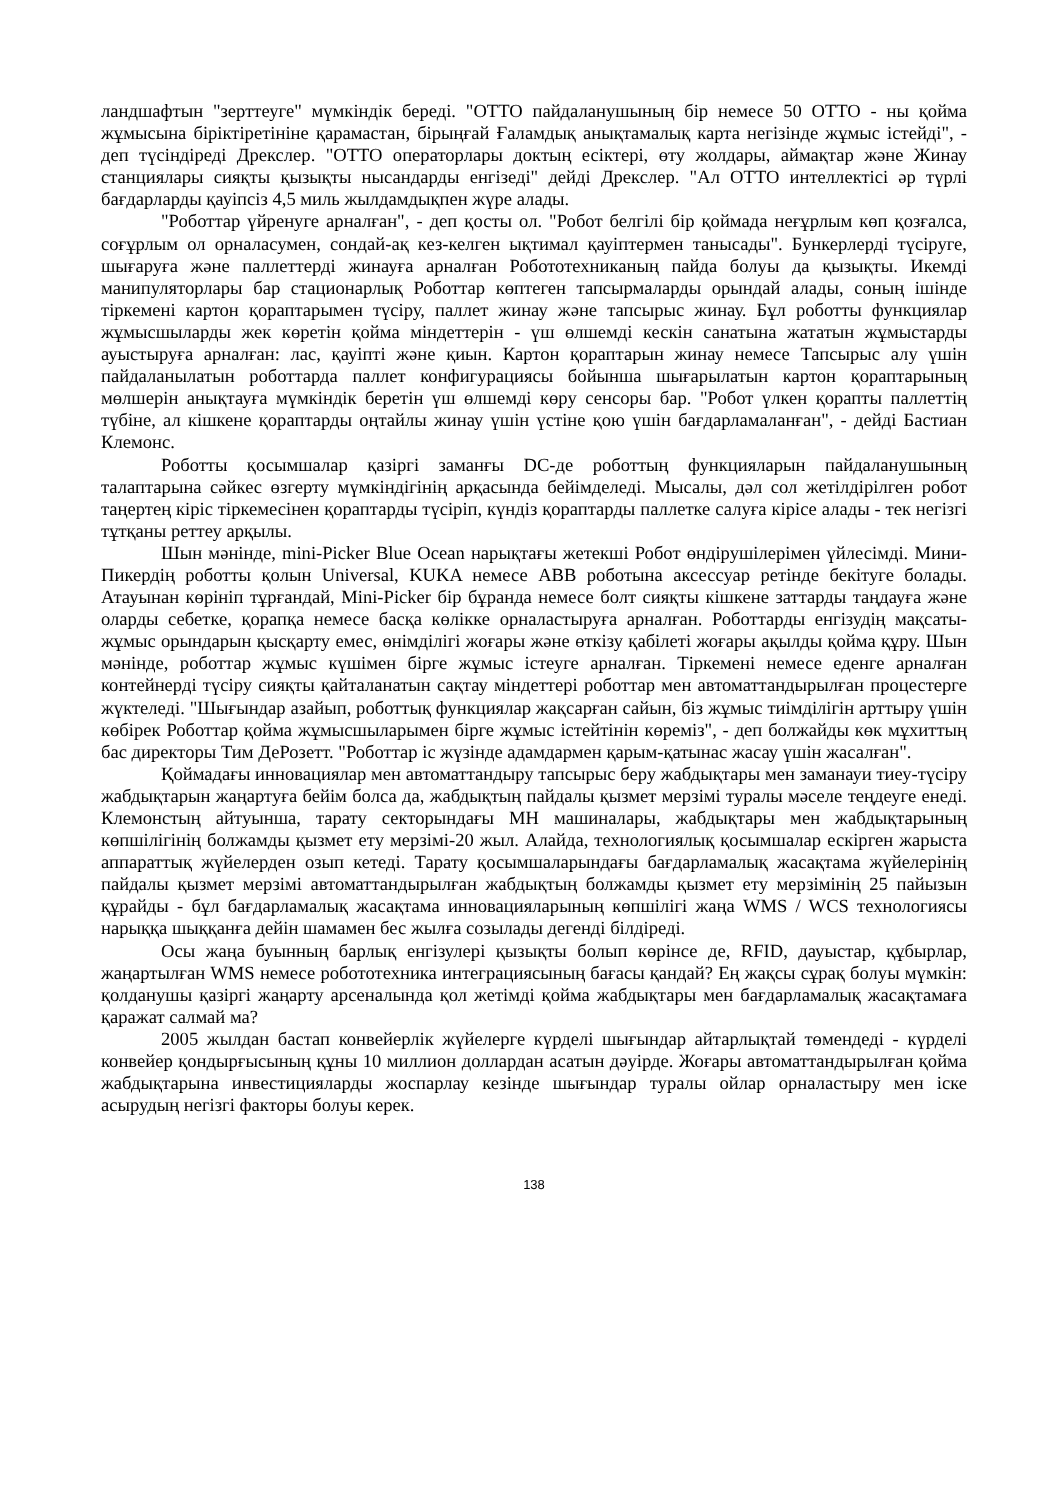ландшафтын "зерттеуге" мүмкіндік береді. "OTTO пайдаланушының бір немесе 50 OTTO - ны қойма жұмысына біріктіретініне қарамастан, бірыңғай Ғаламдық анықтамалық карта негізінде жұмыс істейді", - деп түсіндіреді Дрекслер. "OTTO операторлары доктың есіктері, өту жолдары, аймақтар және Жинау станциялары сияқты қызықты нысандарды енгізеді" дейді Дрекслер. "Ал OTTO интеллектісі әр түрлі бағдарларды қауіпсіз 4,5 миль жылдамдықпен жүре алады.
"Роботтар үйренуге арналған", - деп қосты ол. "Робот белгілі бір қоймада неғұрлым көп қозғалса, соғұрлым ол орналасумен, сондай-ақ кез-келген ықтимал қауіптермен танысады". Бункерлерді түсіруге, шығаруға және паллеттерді жинауға арналған Робототехниканың пайда болуы да қызықты. Икемді манипуляторлары бар стационарлық Роботтар көптеген тапсырмаларды орындай алады, соның ішінде тіркемені картон қораптарымен түсіру, паллет жинау және тапсырыс жинау. Бұл роботты функциялар жұмысшыларды жек көретін қойма міндеттерін - үш өлшемді кескін санатына жататын жұмыстарды ауыстыруға арналған: лас, қауіпті және қиын. Картон қораптарын жинау немесе Тапсырыс алу үшін пайдаланылатын роботтарда паллет конфигурациясы бойынша шығарылатын картон қораптарының мөлшерін анықтауға мүмкіндік беретін үш өлшемді көру сенсоры бар. "Робот үлкен қорапты паллеттің түбіне, ал кішкене қораптарды оңтайлы жинау үшін үстіне қою үшін бағдарламаланған", - дейді Бастиан Клемонс.
Роботты қосымшалар қазіргі заманғы DC-де роботтың функцияларын пайдаланушының талаптарына сәйкес өзгерту мүмкіндігінің арқасында бейімделеді. Мысалы, дәл сол жетілдірілген робот таңертең кіріс тіркемесінен қораптарды түсіріп, күндіз қораптарды паллетке салуға кірісе алады - тек негізгі тұтқаны реттеу арқылы.
Шын мәнінде, mini-Picker Blue Ocean нарықтағы жетекші Робот өндірушілерімен үйлесімді. Мини-Пикердің роботты қолын Universal, KUKA немесе ABB роботына аксессуар ретінде бекітуге болады. Атауынан көрініп тұрғандай, Mini-Picker бір бұранда немесе болт сияқты кішкене заттарды таңдауға және оларды себетке, қорапқа немесе басқа көлікке орналастыруға арналған. Роботтарды енгізудің мақсаты-жұмыс орындарын қысқарту емес, өнімділігі жоғары және өткізу қабілеті жоғары ақылды қойма құру. Шын мәнінде, роботтар жұмыс күшімен бірге жұмыс істеуге арналған. Тіркемені немесе еденге арналған контейнерді түсіру сияқты қайталанатын сақтау міндеттері роботтар мен автоматтандырылған процестерге жүктеледі. "Шығындар азайып, роботтық функциялар жақсарған сайын, біз жұмыс тиімділігін арттыру үшін көбірек Роботтар қойма жұмысшыларымен бірге жұмыс істейтінін көреміз", - деп болжайды көк мұхиттың бас директоры Тим ДеРозетт. "Роботтар іс жүзінде адамдармен қарым-қатынас жасау үшін жасалған".
Қоймадағы инновациялар мен автоматтандыру тапсырыс беру жабдықтары мен заманауи тиеу-түсіру жабдықтарын жаңартуға бейім болса да, жабдықтың пайдалы қызмет мерзімі туралы мәселе теңдеуге енеді. Клемонстың айтуынша, тарату секторындағы MH машиналары, жабдықтары мен жабдықтарының көпшілігінің болжамды қызмет ету мерзімі-20 жыл. Алайда, технологиялық қосымшалар ескірген жарыста аппараттық жүйелерден озып кетеді. Тарату қосымшаларындағы бағдарламалық жасақтама жүйелерінің пайдалы қызмет мерзімі автоматтандырылған жабдықтың болжамды қызмет ету мерзімінің 25 пайызын құрайды - бұл бағдарламалық жасақтама инновацияларының көпшілігі жаңа WMS / WCS технологиясы нарыққа шыққанға дейін шамамен бес жылға созылады дегенді білдіреді.
Осы жаңа буынның барлық енгізулері қызықты болып көрінсе де, RFID, дауыстар, құбырлар, жаңартылған WMS немесе робототехника интеграциясының бағасы қандай? Ең жақсы сұрақ болуы мүмкін: қолданушы қазіргі жаңарту арсеналында қол жетімді қойма жабдықтары мен бағдарламалық жасақтамаға қаражат салмай ма?
2005 жылдан бастап конвейерлік жүйелерге күрделі шығындар айтарлықтай төмендеді - күрделі конвейер қондырғысының құны 10 миллион доллардан асатын дәуірде. Жоғары автоматтандырылған қойма жабдықтарына инвестицияларды жоспарлау кезінде шығындар туралы ойлар орналастыру мен іске асырудың негізгі факторы болуы керек.
138